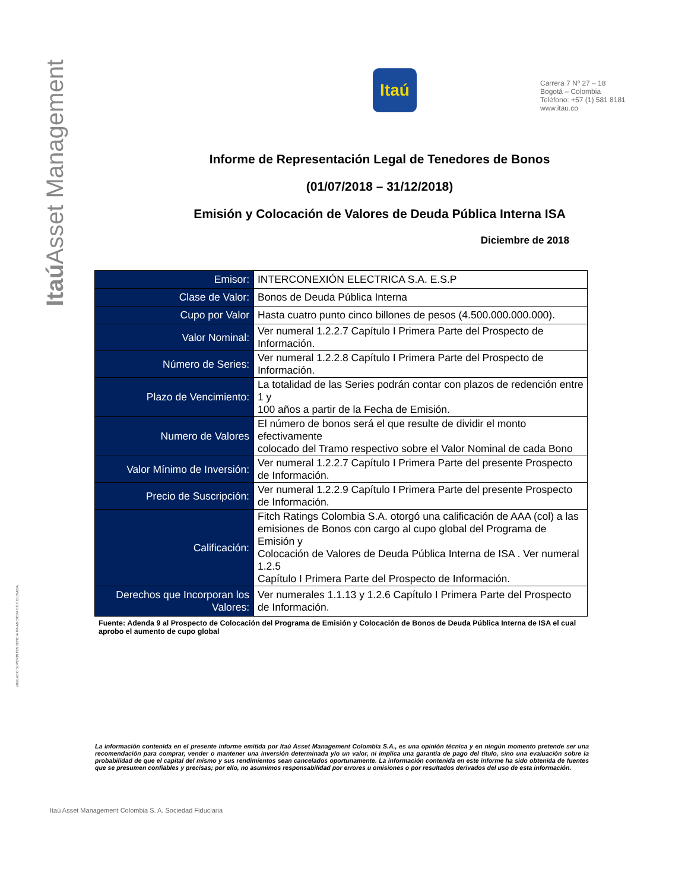Itaú Asset Management
VIGILADO SUPERINTENDENCIA FINANCIERA DE COLOMBIA
Itaú
Carrera 7 Nº 27 – 18
Bogotá – Colombia
Teléfono: +57 (1) 581 8181
www.itau.co
Informe de Representación Legal de Tenedores de Bonos
(01/07/2018 – 31/12/2018)
Emisión y Colocación de Valores de Deuda Pública Interna ISA
Diciembre de 2018
| Emisor: | INTERCONEXIÓN ELECTRICA S.A. E.S.P |
| Clase de Valor: | Bonos de Deuda Pública Interna |
| Cupo por Valor | Hasta cuatro punto cinco billones de pesos (4.500.000.000.000). |
| Valor Nominal: | Ver numeral 1.2.2.7 Capítulo I Primera Parte del Prospecto de Información. |
| Número de Series: | Ver numeral 1.2.2.8 Capítulo I Primera Parte del Prospecto de Información. |
| Plazo de Vencimiento: | La totalidad de las Series podrán contar con plazos de redención entre 1 y 100 años a partir de la Fecha de Emisión. |
| Numero de Valores | El número de bonos será el que resulte de dividir el monto efectivamente colocado del Tramo respectivo sobre el Valor Nominal de cada Bono |
| Valor Mínimo de Inversión: | Ver numeral 1.2.2.7 Capítulo I Primera Parte del presente Prospecto de Información. |
| Precio de Suscripción: | Ver numeral 1.2.2.9 Capítulo I Primera Parte del presente Prospecto de Información. |
| Calificación: | Fitch Ratings Colombia S.A. otorgó una calificación de AAA (col) a las emisiones de Bonos con cargo al cupo global del Programa de Emisión y Colocación de Valores de Deuda Pública Interna de ISA . Ver numeral 1.2.5 Capítulo I Primera Parte del Prospecto de Información. |
| Derechos que Incorporan los Valores: | Ver numerales 1.1.13 y 1.2.6 Capítulo I Primera Parte del Prospecto de Información. |
Fuente: Adenda 9 al Prospecto de Colocación del Programa de Emisión y Colocación de Bonos de Deuda Pública Interna de ISA el cual aprobo el aumento de cupo global
La información contenida en el presente informe emitida por Itaú Asset Management Colombia S.A., es una opinión técnica y en ningún momento pretende ser una recomendación para comprar, vender o mantener una inversión determinada y/o un valor, ni implica una garantía de pago del título, sino una evaluación sobre la probabilidad de que el capital del mismo y sus rendimientos sean cancelados oportunamente. La información contenida en este informe ha sido obtenida de fuentes que se presumen confiables y precisas; por ello, no asumimos responsabilidad por errores u omisiones o por resultados derivados del uso de esta información.
Itaú Asset Management Colombia S. A. Sociedad Fiduciaria